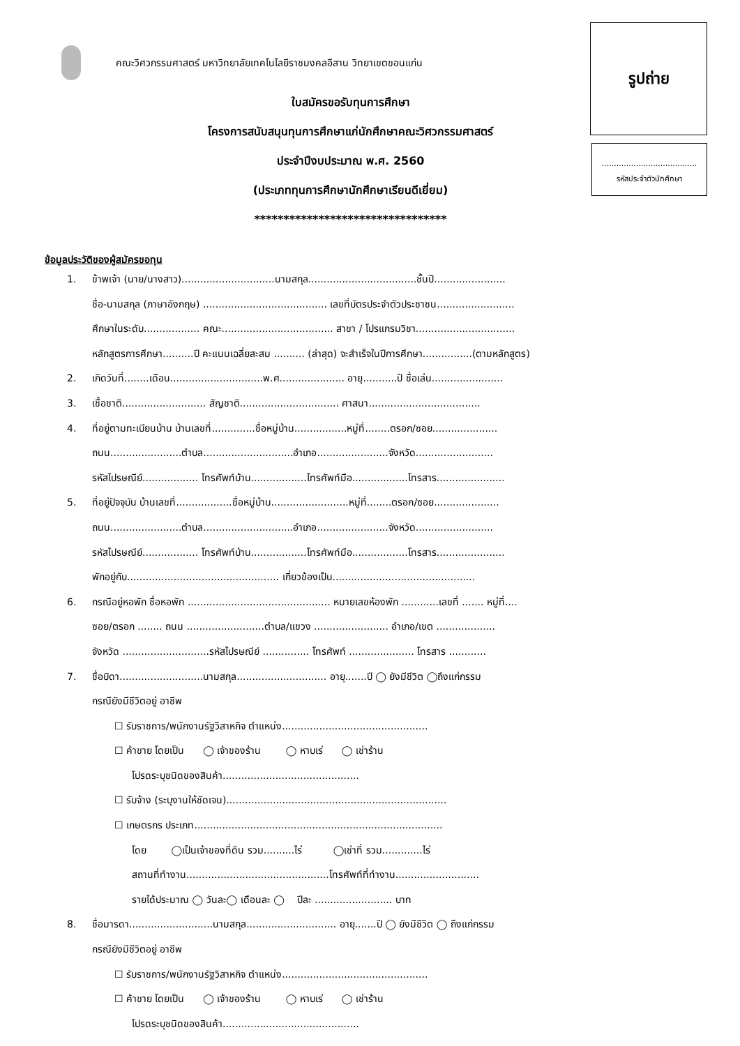คณะวิศวกรรมศาสตร์ มหาวิทยาลัยเทคโนโลยีราชมงคลอีสาน วิทยาเขตขอนแก่น
รูปถ่าย
.......................................
รหัสประจำตัวนักศึกษา
ใบสมัครขอรับทุนการศึกษา
โครงการสนับสนุนทุนการศึกษาแก่นักศึกษาคณะวิศวกรรมศาสตร์
ประจำปีงบประมาณ พ.ศ. 2560
(ประเภททุนการศึกษานักศึกษาเรียนดีเยี่ยม)
*********************************
ข้อมูลประวัติของผู้สมัครขอทุน
1. ข้าพเจ้า (นาย/นางสาว)..............................นามสกุล...................................ชั้นปี.......................
ชื่อ-นามสกุล (ภาษาอังกฤษ) ........................................ เลขที่บัตรประจำตัวประชาชน.........................
ศึกษาในระดับ.................. คณะ.................................... สาขา / โปรแกรมวิชา................................
หลักสูตรการศึกษา..........ปี คะแนนเฉลี่ยสะสม .......... (ล่าสุด) จะสำเร็จในปีการศึกษา................(ตามหลักสูตร)
2. เกิดวันที่........เดือน..............................พ.ศ..................... อายุ...........ปี ชื่อเล่น.......................
3. เชื้อชาติ........................... สัญชาติ................................ ศาสนา....................................
4. ที่อยู่ตามทะเบียนบ้าน บ้านเลขที่..............ชื่อหมู่บ้าน.................หมู่ที่........ตรอก/ซอย.....................
ถนน.......................ตำบล.............................อำเภอ.......................จังหวัด.........................
รหัสไปรษณีย์.................. โทรศัพท์บ้าน..................โทรศัพท์มือ..................โทรสาร......................
5. ที่อยู่ปัจจุบัน บ้านเลขที่..................ชื่อหมู่บ้าน.........................หมู่ที่........ตรอก/ซอย.....................
ถนน.......................ตำบล.............................อำเภอ.......................จังหวัด.........................
รหัสไปรษณีย์.................. โทรศัพท์บ้าน..................โทรศัพท์มือ..................โทรสาร......................
พักอยู่กับ................................................. เกี่ยวข้องเป็น..............................................
6. กรณีอยู่หอพัก ชื่อหอพัก .............................................. หมายเลขห้องพัก ............เลขที่ ....... หมู่ที่....
ซอย/ตรอก ........ ถนน .........................ตำบล/แขวง ........................ อำเภอ/เขต ...................
จังหวัด ............................รหัสไปรษณีย์ ............... โทรศัพท์ ..................... โทรสาร ............
7. ชื่อบิดา...........................นามสกุล............................. อายุ.......ปี ◯ ยังมีชีวิต ◯ถึงแก่กรรม
กรณียังมีชีวิตอยู่ อาชีพ
☐ รับราชการ/พนักงานรัฐวิสาหกิจ ตำแหน่ง...............................................
☐ ค้าขาย โดยเป็น ◯ เจ้าของร้าน ◯ หาบเร่ ◯ เช่าร้าน
โปรดระบุชนิดของสินค้า............................................
☐ รับจ้าง (ระบุงานให้ชัดเจน).......................................................................
☐ เกษตรกร ประเภท................................................................................
โดย ◯เป็นเจ้าของที่ดิน รวม..........ไร่ ◯เช่าที่ รวม.............ไร่
สถานที่ทำงาน..............................................โทรศัพท์ที่ทำงาน...........................
รายได้ประมาณ ◯ วันละ◯ เดือนละ ◯ ปีละ ......................... บาท
8. ชื่อมารดา...........................นามสกุล............................. อายุ.......ปี ◯ ยังมีชีวิต ◯ ถึงแก่กรรม
กรณียังมีชีวิตอยู่ อาชีพ
☐ รับราชการ/พนักงานรัฐวิสาหกิจ ตำแหน่ง...............................................
☐ ค้าขาย โดยเป็น ◯ เจ้าของร้าน ◯ หาบเร่ ◯ เช่าร้าน
โปรดระบุชนิดของสินค้า............................................